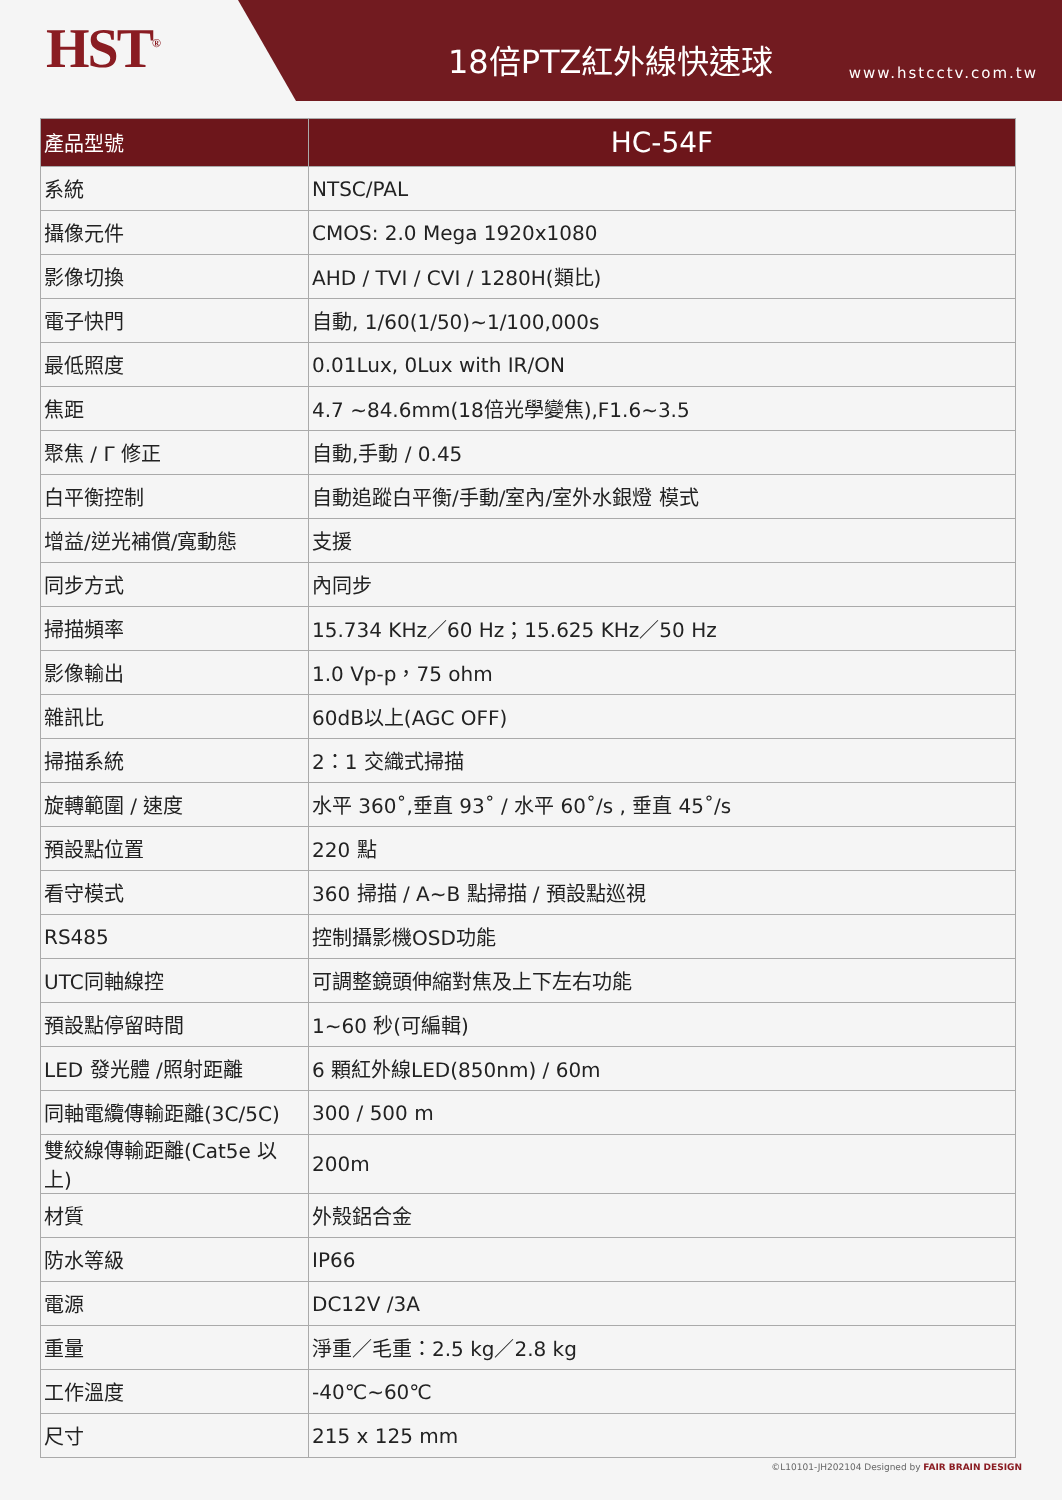HST<sup>®</sup> 18倍PTZ紅外線快速球 www.hstcctv.com.tw
| 產品型號 | HC-54F |
| --- | --- |
| 系統 | NTSC/PAL |
| 攝像元件 | CMOS: 2.0 Mega 1920x1080 |
| 影像切換 | AHD / TVI / CVI / 1280H(類比) |
| 電子快門 | 自動, 1/60(1/50)~1/100,000s |
| 最低照度 | 0.01Lux, 0Lux with IR/ON |
| 焦距 | 4.7 ~84.6mm(18倍光學變焦),F1.6~3.5 |
| 聚焦 / Γ 修正 | 自動,手動 / 0.45 |
| 白平衡控制 | 自動追蹤白平衡/手動/室內/室外水銀燈 模式 |
| 增益/逆光補償/寬動態 | 支援 |
| 同步方式 | 內同步 |
| 掃描頻率 | 15.734 KHz／60 Hz；15.625 KHz／50 Hz |
| 影像輸出 | 1.0 Vp-p，75 ohm |
| 雜訊比 | 60dB以上(AGC OFF) |
| 掃描系統 | 2：1 交織式掃描 |
| 旋轉範圍 / 速度 | 水平 360˚,垂直 93˚ / 水平 60˚/s , 垂直 45˚/s |
| 預設點位置 | 220 點 |
| 看守模式 | 360 掃描 / A~B 點掃描 / 預設點巡視 |
| RS485 | 控制攝影機OSD功能 |
| UTC同軸線控 | 可調整鏡頭伸縮對焦及上下左右功能 |
| 預設點停留時間 | 1~60 秒(可編輯) |
| LED 發光體 /照射距離 | 6 顆紅外線LED(850nm) / 60m |
| 同軸電纜傳輸距離(3C/5C) | 300 / 500 m |
| 雙絞線傳輸距離(Cat5e 以上) | 200m |
| 材質 | 外殼鋁合金 |
| 防水等級 | IP66 |
| 電源 | DC12V /3A |
| 重量 | 淨重／毛重：2.5 kg／2.8 kg |
| 工作溫度 | -40℃~60℃ |
| 尺寸 | 215 x 125 mm |
©L10101-JH202104 Designed by FAIR BRAIN DESIGN